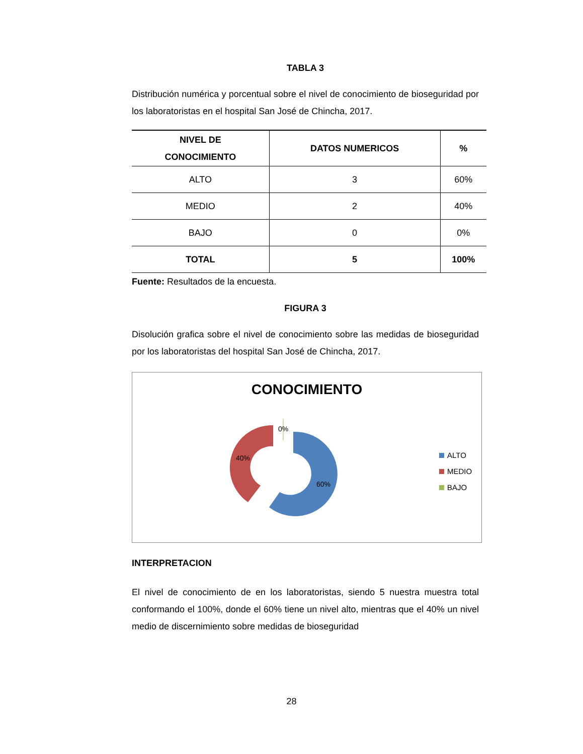TABLA 3
Distribución numérica y porcentual sobre el nivel de conocimiento de bioseguridad por los laboratoristas en el hospital San José de Chincha, 2017.
| NIVEL DE CONOCIMIENTO | DATOS NUMERICOS | % |
| --- | --- | --- |
| ALTO | 3 | 60% |
| MEDIO | 2 | 40% |
| BAJO | 0 | 0% |
| TOTAL | 5 | 100% |
Fuente: Resultados de la encuesta.
FIGURA 3
Disolución grafica sobre el nivel de conocimiento sobre las medidas de bioseguridad por los laboratoristas del hospital San José de Chincha, 2017.
CONOCIMIENTO
0%
40%
60%
ALTO
MEDIO
BAJO
INTERPRETACION
El nivel de conocimiento de en los laboratoristas, siendo 5 nuestra muestra total conformando el 100%, donde el 60% tiene un nivel alto, mientras que el 40% un nivel medio de discernimiento sobre medidas de bioseguridad
28